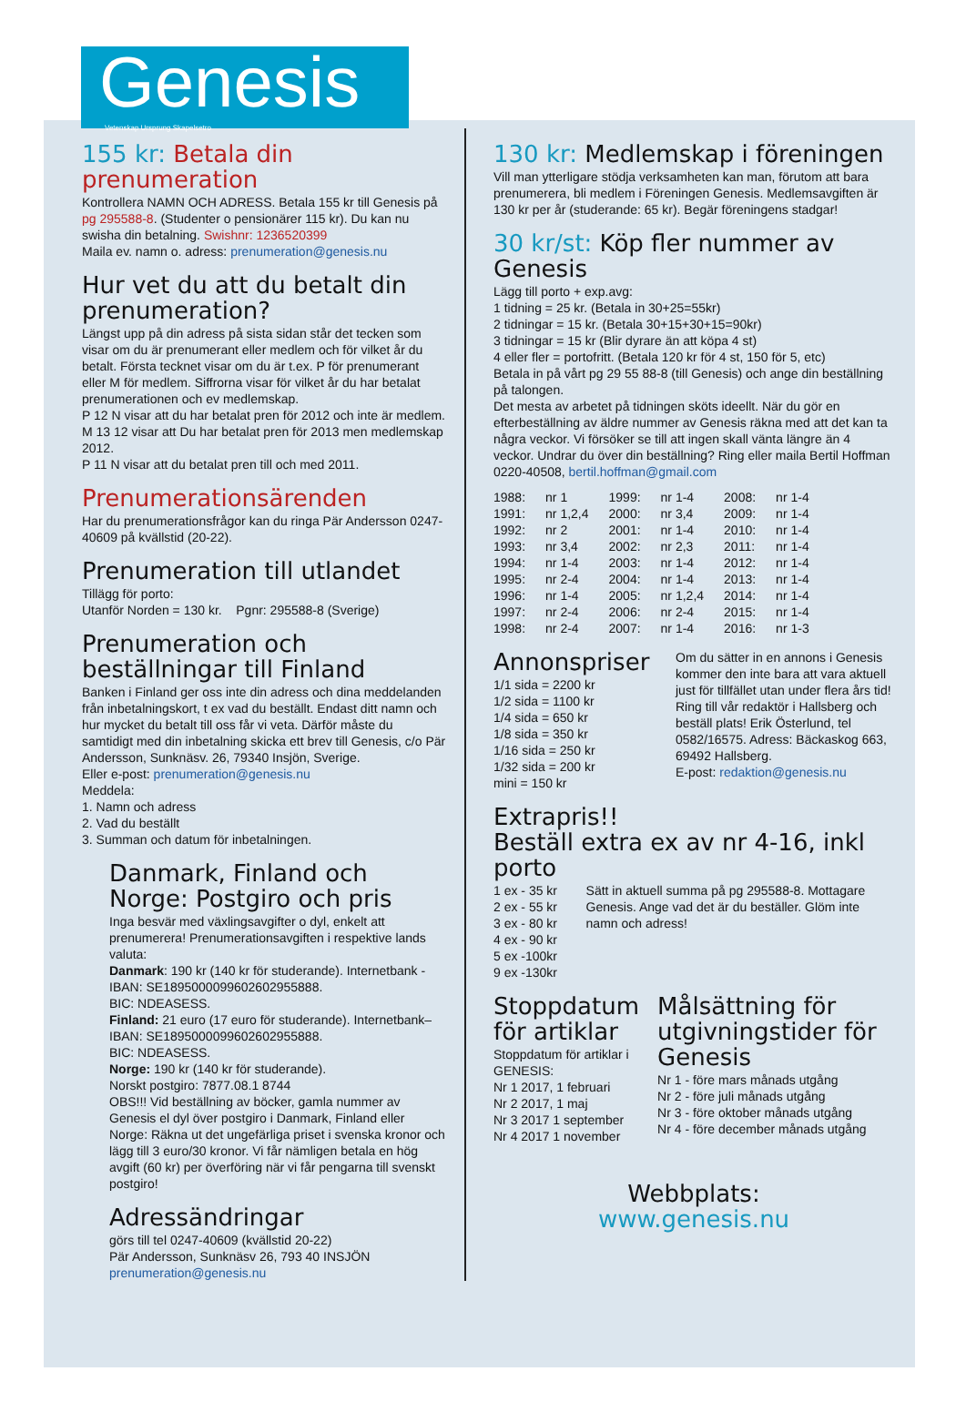Genesis
Vetenskap Ursprung Skapelsetro
155 kr: Betala din prenumeration
Kontrollera NAMN OCH ADRESS. Betala 155 kr till Genesis på pg 295588-8. (Studenter o pensionärer 115 kr). Du kan nu swisha din betalning. Swishnr: 1236520399
Maila ev. namn o. adress: prenumeration@genesis.nu
Hur vet du att du betalt din prenumeration?
Längst upp på din adress på sista sidan står det tecken som visar om du är prenumerant eller medlem och för vilket år du betalt. Första tecknet visar om du är t.ex. P för prenumerant eller M för medlem. Siffrorna visar för vilket år du har betalat prenumerationen och ev medlemskap.
P 12 N visar att du har betalat pren för 2012 och inte är medlem. M 13 12 visar att Du har betalat pren för 2013 men medlemskap 2012.
P 11 N visar att du betalat pren till och med 2011.
Prenumerationsärenden
Har du prenumerationsfrågor kan du ringa Pär Andersson 0247-40609 på kvällstid (20-22).
Prenumeration till utlandet
Tillägg för porto:
Utanför Norden = 130 kr. Pgnr: 295588-8 (Sverige)
Prenumeration och beställningar till Finland
Banken i Finland ger oss inte din adress och dina meddelanden från inbetalningskort, t ex vad du beställt. Endast ditt namn och hur mycket du betalt till oss får vi veta. Därför måste du samtidigt med din inbetalning skicka ett brev till Genesis, c/o Pär Andersson, Sunknäsv. 26, 79340 Insjön, Sverige.
Eller e-post: prenumeration@genesis.nu
Meddela:
1. Namn och adress
2. Vad du beställt
3. Summan och datum för inbetalningen.
Danmark, Finland och Norge: Postgiro och pris
Inga besvär med växlingsavgifter o dyl, enkelt att prenumerera! Prenumerationsavgiften i respektive lands valuta:
Danmark: 190 kr (140 kr för studerande). Internetbank - IBAN: SE1895000099602602955888.
BIC: NDEASESS.
Finland: 21 euro (17 euro för studerande). Internetbank–
IBAN: SE1895000099602602955888.
BIC: NDEASESS.
Norge: 190 kr (140 kr för studerande).
Norskt postgiro: 7877.08.1 8744
OBS!!! Vid beställning av böcker, gamla nummer av Genesis el dyl över postgiro i Danmark, Finland eller Norge: Räkna ut det ungefärliga priset i svenska kronor och lägg till 3 euro/30 kronor. Vi får nämligen betala en hög avgift (60 kr) per överföring när vi får pengarna till svenskt postgiro!
Adressändringar
görs till tel 0247-40609 (kvällstid 20-22)
Pär Andersson, Sunknäsv 26, 793 40 INSJÖN
prenumeration@genesis.nu
130 kr: Medlemskap i föreningen
Vill man ytterligare stödja verksamheten kan man, förutom att bara prenumerera, bli medlem i Föreningen Genesis. Medlemsavgiften är 130 kr per år (studerande: 65 kr). Begär föreningens stadgar!
30 kr/st: Köp fler nummer av Genesis
Lägg till porto + exp.avg:
1 tidning = 25 kr. (Betala in 30+25=55kr)
2 tidningar = 15 kr. (Betala 30+15+30+15=90kr)
3 tidningar = 15 kr (Blir dyrare än att köpa 4 st)
4 eller fler = portofritt. (Betala 120 kr för 4 st, 150 för 5, etc)
Betala in på vårt pg 29 55 88-8 (till Genesis) och ange din beställning på talongen.
Det mesta av arbetet på tidningen sköts ideellt. När du gör en efterbeställning av äldre nummer av Genesis räkna med att det kan ta några veckor. Vi försöker se till att ingen skall vänta längre än 4 veckor. Undrar du över din beställning? Ring eller maila Bertil Hoffman 0220-40508, bertil.hoffman@gmail.com
| 1988: | nr 1 | 1999: | nr 1-4 | 2008: | nr 1-4 |
| 1991: | nr 1,2,4 | 2000: | nr 3,4 | 2009: | nr 1-4 |
| 1992: | nr 2 | 2001: | nr 1-4 | 2010: | nr 1-4 |
| 1993: | nr 3,4 | 2002: | nr 2,3 | 2011: | nr 1-4 |
| 1994: | nr 1-4 | 2003: | nr 1-4 | 2012: | nr 1-4 |
| 1995: | nr 2-4 | 2004: | nr 1-4 | 2013: | nr 1-4 |
| 1996: | nr 1-4 | 2005: | nr 1,2,4 | 2014: | nr 1-4 |
| 1997: | nr 2-4 | 2006: | nr 2-4 | 2015: | nr 1-4 |
| 1998: | nr 2-4 | 2007: | nr 1-4 | 2016: | nr 1-3 |
Annonspriser
1/1 sida = 2200 kr
1/2 sida = 1100 kr
1/4 sida = 650 kr
1/8 sida = 350 kr
1/16 sida = 250 kr
1/32 sida = 200 kr
mini = 150 kr
Om du sätter in en annons i Genesis kommer den inte bara att vara aktuell just för tillfället utan under flera års tid! Ring till vår redaktör i Hallsberg och beställ plats! Erik Österlund, tel 0582/16575. Adress: Bäckaskog 663, 69492 Hallsberg.
E-post: redaktion@genesis.nu
Extrapris!!
Beställ extra ex av nr 4-16, inkl porto
1 ex - 35 kr
2 ex - 55 kr
3 ex - 80 kr
4 ex - 90 kr
5 ex -100kr
9 ex -130kr
Sätt in aktuell summa på pg 295588-8. Mottagare Genesis. Ange vad det är du beställer. Glöm inte namn och adress!
Stoppdatum för artiklar
Stoppdatum för artiklar i GENESIS:
Nr 1 2017, 1 februari
Nr 2 2017, 1 maj
Nr 3 2017 1 september
Nr 4 2017 1 november
Målsättning för utgivningstider för Genesis
Nr 1 - före mars månads utgång
Nr 2 - före juli månads utgång
Nr 3 - före oktober månads utgång
Nr 4 - före december månads utgång
Webbplats:
www.genesis.nu